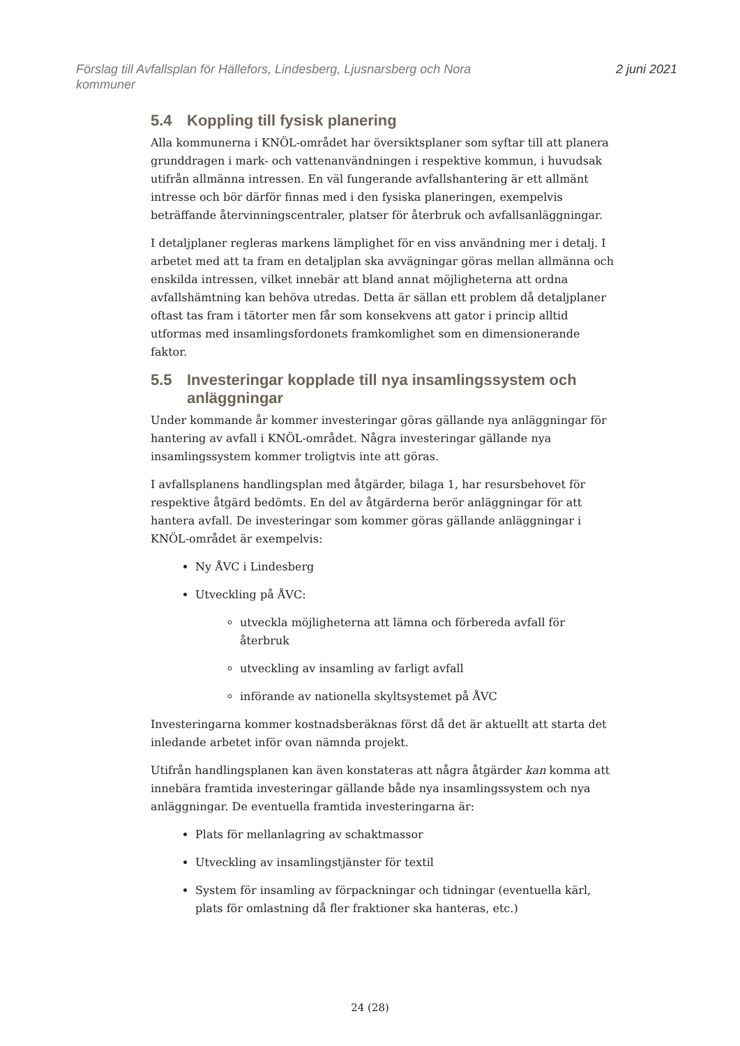Förslag till Avfallsplan för Hällefors, Lindesberg, Ljusnarsberg och Nora
kommuner
2 juni 2021
5.4 Koppling till fysisk planering
Alla kommunerna i KNÖL-området har översiktsplaner som syftar till att planera grunddragen i mark- och vattenanvändningen i respektive kommun, i huvudsak utifrån allmänna intressen. En väl fungerande avfallshantering är ett allmänt intresse och bör därför finnas med i den fysiska planeringen, exempelvis beträffande återvinningscentraler, platser för återbruk och avfallsanläggningar.
I detaljplaner regleras markens lämplighet för en viss användning mer i detalj. I arbetet med att ta fram en detaljplan ska avvägningar göras mellan allmänna och enskilda intressen, vilket innebär att bland annat möjligheterna att ordna avfallshämtning kan behöva utredas. Detta är sällan ett problem då detaljplaner oftast tas fram i tätorter men får som konsekvens att gator i princip alltid utformas med insamlingsfordonets framkomlighet som en dimensionerande faktor.
5.5 Investeringar kopplade till nya insamlingssystem och anläggningar
Under kommande år kommer investeringar göras gällande nya anläggningar för hantering av avfall i KNÖL-området. Några investeringar gällande nya insamlingssystem kommer troligtvis inte att göras.
I avfallsplanens handlingsplan med åtgärder, bilaga 1, har resursbehovet för respektive åtgärd bedömts. En del av åtgärderna berör anläggningar för att hantera avfall. De investeringar som kommer göras gällande anläggningar i KNÖL-området är exempelvis:
Ny ÅVC i Lindesberg
Utveckling på ÅVC:
utveckla möjligheterna att lämna och förbereda avfall för återbruk
utveckling av insamling av farligt avfall
införande av nationella skyltsystemet på ÅVC
Investeringarna kommer kostnadsberäknas först då det är aktuellt att starta det inledande arbetet inför ovan nämnda projekt.
Utifrån handlingsplanen kan även konstateras att några åtgärder kan komma att innebära framtida investeringar gällande både nya insamlingssystem och nya anläggningar. De eventuella framtida investeringarna är:
Plats för mellanlagring av schaktmassor
Utveckling av insamlingstjänster för textil
System för insamling av förpackningar och tidningar (eventuella kärl, plats för omlastning då fler fraktioner ska hanteras, etc.)
24 (28)